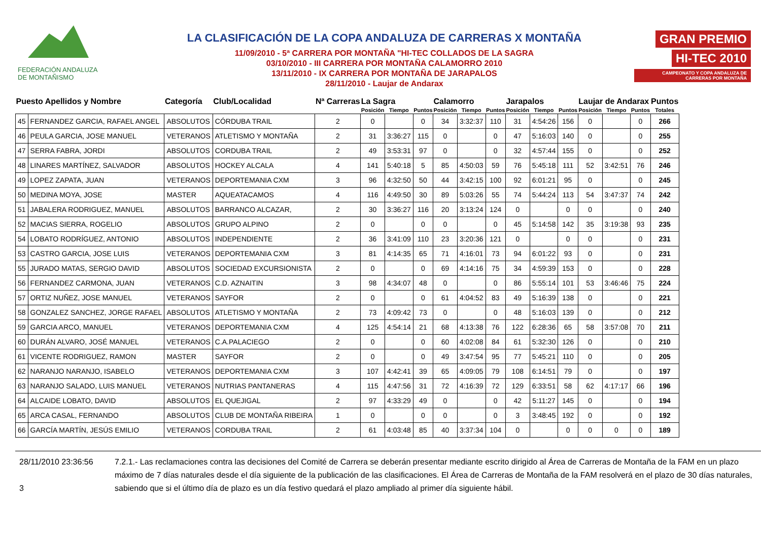FEDERACIÓN ANDALUZA
DE MONTAÑISMO
LA CLASIFICACIÓN DE LA COPA ANDALUZA DE CARRERAS X MONTAÑA
11/09/2010 - 5ª CARRERA POR MONTAÑA "HI-TEC COLLADOS DE LA SAGRA
03/10/2010 - III CARRERA POR MONTAÑA CALAMORRO 2010
13/11/2010 - IX CARRERA POR MONTAÑA DE JARAPALOS
28/11/2010 - Laujar de Andarax
GRAN PREMIO HI-TEC 2010
CAMPEONATO Y COPA ANDALUZA DE CARRERAS POR MONTAÑA
| Puesto Apellidos y Nombre | | Categoría | Club/Localidad | Nª Carreras | La Sagra | | | Calamorro | | | Jarapalos | | | Laujar de Andarax | | | Puntos |
| --- | --- | --- | --- | --- | --- | --- | --- | --- | --- | --- | --- | --- | --- | --- | --- | --- | --- |
| | | | | | Posición | Tiempo | Puntos | Posición | Tiempo | Puntos | Posición | Tiempo | Puntos | Posición | Tiempo | Puntos | Totales |
| 45 | FERNANDEZ GARCIA, RAFAEL ANGEL | ABSOLUTOS | CÓRDUBA TRAIL | 2 | 0 | | 0 | 34 | 3:32:37 | 110 | 31 | 4:54:26 | 156 | 0 | | 0 | 266 |
| 46 | PEULA GARCIA, JOSE MANUEL | VETERANOS | ATLETISMO Y MONTAÑA | 2 | 31 | 3:36:27 | 115 | 0 | | 0 | 47 | 5:16:03 | 140 | 0 | | 0 | 255 |
| 47 | SERRA FABRA, JORDI | ABSOLUTOS | CORDUBA TRAIL | 2 | 49 | 3:53:31 | 97 | 0 | | 0 | 32 | 4:57:44 | 155 | 0 | | 0 | 252 |
| 48 | LINARES MARTÍNEZ, SALVADOR | ABSOLUTOS | HOCKEY ALCALA | 4 | 141 | 5:40:18 | 5 | 85 | 4:50:03 | 59 | 76 | 5:45:18 | 111 | 52 | 3:42:51 | 76 | 246 |
| 49 | LOPEZ ZAPATA, JUAN | VETERANOS | DEPORTEMANIA CXM | 3 | 96 | 4:32:50 | 50 | 44 | 3:42:15 | 100 | 92 | 6:01:21 | 95 | 0 | | 0 | 245 |
| 50 | MEDINA MOYA, JOSE | MASTER | AQUEATACAMOS | 4 | 116 | 4:49:50 | 30 | 89 | 5:03:26 | 55 | 74 | 5:44:24 | 113 | 54 | 3:47:37 | 74 | 242 |
| 51 | JABALERA RODRIGUEZ, MANUEL | ABSOLUTOS | BARRANCO ALCAZAR, | 2 | 30 | 3:36:27 | 116 | 20 | 3:13:24 | 124 | 0 | | 0 | 0 | | 0 | 240 |
| 52 | MACIAS SIERRA, ROGELIO | ABSOLUTOS | GRUPO ALPINO | 2 | 0 | | 0 | 0 | | 0 | 45 | 5:14:58 | 142 | 35 | 3:19:38 | 93 | 235 |
| 54 | LOBATO RODRÍGUEZ, ANTONIO | ABSOLUTOS | INDEPENDIENTE | 2 | 36 | 3:41:09 | 110 | 23 | 3:20:36 | 121 | 0 | | 0 | 0 | | 0 | 231 |
| 53 | CASTRO GARCIA, JOSE LUIS | VETERANOS | DEPORTEMANIA CXM | 3 | 81 | 4:14:35 | 65 | 71 | 4:16:01 | 73 | 94 | 6:01:22 | 93 | 0 | | 0 | 231 |
| 55 | JURADO MATAS, SERGIO DAVID | ABSOLUTOS | SOCIEDAD EXCURSIONISTA | 2 | 0 | | 0 | 69 | 4:14:16 | 75 | 34 | 4:59:39 | 153 | 0 | | 0 | 228 |
| 56 | FERNANDEZ CARMONA, JUAN | VETERANOS | C.D. AZNAITIN | 3 | 98 | 4:34:07 | 48 | 0 | | 0 | 86 | 5:55:14 | 101 | 53 | 3:46:46 | 75 | 224 |
| 57 | ORTIZ NUÑEZ, JOSE MANUEL | VETERANOS | SAYFOR | 2 | 0 | | 0 | 61 | 4:04:52 | 83 | 49 | 5:16:39 | 138 | 0 | | 0 | 221 |
| 58 | GONZALEZ SANCHEZ, JORGE RAFAEL | ABSOLUTOS | ATLETISMO Y MONTAÑA | 2 | 73 | 4:09:42 | 73 | 0 | | 0 | 48 | 5:16:03 | 139 | 0 | | 0 | 212 |
| 59 | GARCIA ARCO, MANUEL | VETERANOS | DEPORTEMANIA CXM | 4 | 125 | 4:54:14 | 21 | 68 | 4:13:38 | 76 | 122 | 6:28:36 | 65 | 58 | 3:57:08 | 70 | 211 |
| 60 | DURÁN ALVARO, JOSÉ MANUEL | VETERANOS | C.A.PALACIEGO | 2 | 0 | | 0 | 60 | 4:02:08 | 84 | 61 | 5:32:30 | 126 | 0 | | 0 | 210 |
| 61 | VICENTE RODRIGUEZ, RAMON | MASTER | SAYFOR | 2 | 0 | | 0 | 49 | 3:47:54 | 95 | 77 | 5:45:21 | 110 | 0 | | 0 | 205 |
| 62 | NARANJO NARANJO, ISABELO | VETERANOS | DEPORTEMANIA CXM | 3 | 107 | 4:42:41 | 39 | 65 | 4:09:05 | 79 | 108 | 6:14:51 | 79 | 0 | | 0 | 197 |
| 63 | NARANJO SALADO, LUIS MANUEL | VETERANOS | NUTRIAS PANTANERAS | 4 | 115 | 4:47:56 | 31 | 72 | 4:16:39 | 72 | 129 | 6:33:51 | 58 | 62 | 4:17:17 | 66 | 196 |
| 64 | ALCAIDE LOBATO, DAVID | ABSOLUTOS | EL QUEJIGAL | 2 | 97 | 4:33:29 | 49 | 0 | | 0 | 42 | 5:11:27 | 145 | 0 | | 0 | 194 |
| 65 | ARCA CASAL, FERNANDO | ABSOLUTOS | CLUB DE MONTAÑA RIBEIRA | 1 | 0 | | 0 | 0 | | 0 | 3 | 3:48:45 | 192 | 0 | | 0 | 192 |
| 66 | GARCÍA MARTÍN, JESÚS EMILIO | VETERANOS | CORDUBA TRAIL | 2 | 61 | 4:03:48 | 85 | 40 | 3:37:34 | 104 | 0 | | 0 | 0 | 0 | 0 | 189 |
28/11/2010 23:36:56
3
7.2.1.- Las reclamaciones contra las decisiones del Comité de Carrera se deberán presentar mediante escrito dirigido al Área de Carreras de Montaña de la FAM en un plazo máximo de 7 días naturales desde el día siguiente de la publicación de las clasificaciones. El Área de Carreras de Montaña de la FAM resolverá en el plazo de 30 días naturales, sabiendo que si el último día de plazo es un día festivo quedará el plazo ampliado al primer día siguiente hábil.